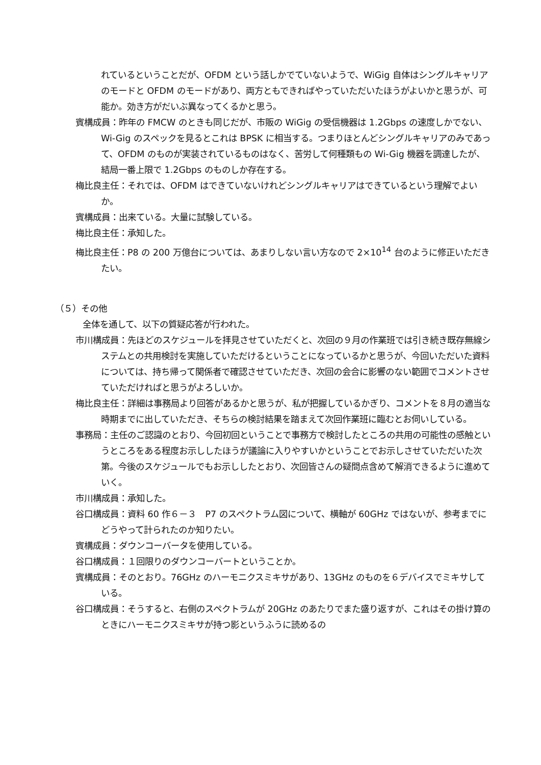れているということだが、OFDM という話しかでていないようで、WiGig 自体はシングルキャリアのモードと OFDM のモードがあり、両方ともできればやっていただいたほうがよいかと思うが、可能か。効き方がだいぶ異なってくるかと思う。
賓構成員：昨年の FMCW のときも同じだが、市販の WiGig の受信機器は 1.2Gbps の速度しかでない、Wi-Gig のスペックを見るとこれは BPSK に相当する。つまりほとんどシングルキャリアのみであって、OFDM のものが実装されているものはなく、苦労して何種類もの Wi-Gig 機器を調達したが、結局一番上限で 1.2Gbps のものしか存在する。
梅比良主任：それでは、OFDM はできていないけれどシングルキャリアはできているという理解でよいか。
賓構成員：出来ている。大量に試験している。
梅比良主任：承知した。
梅比良主任：P8 の 200 万億台については、あまりしない言い方なので 2×10<sup>14</sup> 台のように修正いただきたい。
（５）その他
全体を通して、以下の質疑応答が行われた。
市川構成員：先ほどのスケジュールを拝見させていただくと、次回の９月の作業班では引き続き既存無線システムとの共用検討を実施していただけるということになっているかと思うが、今回いただいた資料については、持ち帰って関係者で確認させていただき、次回の会合に影響のない範囲でコメントさせていただければと思うがよろしいか。
梅比良主任：詳細は事務局より回答があるかと思うが、私が把握しているかぎり、コメントを８月の適当な時期までに出していただき、そちらの検討結果を踏まえて次回作業班に臨むとお伺いしている。
事務局：主任のご認識のとおり、今回初回ということで事務方で検討したところの共用の可能性の感触というところをある程度お示ししたほうが議論に入りやすいかということでお示しさせていただいた次第。今後のスケジュールでもお示ししたとおり、次回皆さんの疑問点含めて解消できるように進めていく。
市川構成員：承知した。
谷口構成員：資料 60 作６－３　P7 のスペクトラム図について、横軸が 60GHz ではないが、参考までにどうやって計られたのか知りたい。
賓構成員：ダウンコーバータを使用している。
谷口構成員：１回限りのダウンコーバートということか。
賓構成員：そのとおり。76GHz のハーモニクスミキサがあり、13GHz のものを６デバイスでミキサしている。
谷口構成員：そうすると、右側のスペクトラムが 20GHz のあたりでまた盛り返すが、これはその掛け算のときにハーモニクスミキサが持つ影というふうに読めるの